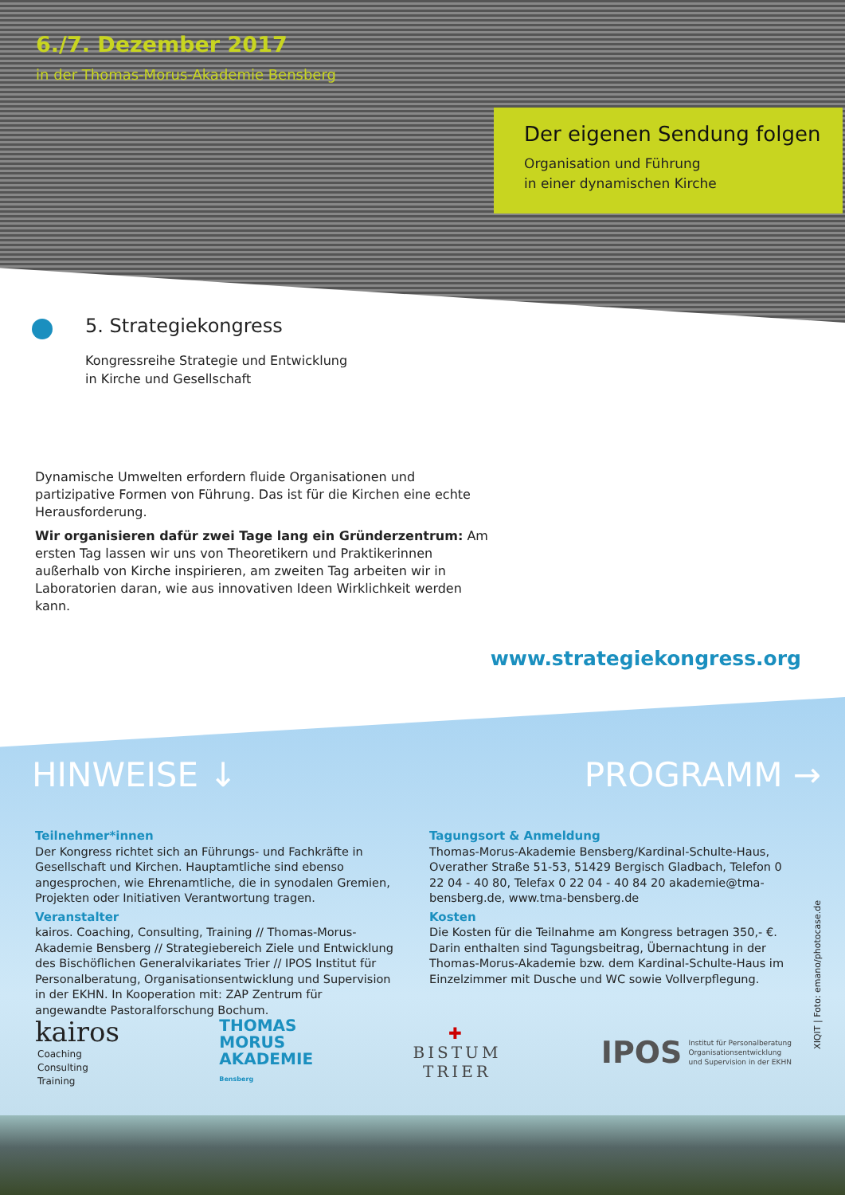6./7. Dezember 2017
in der Thomas-Morus-Akademie Bensberg
Der eigenen Sendung folgen
Organisation und Führung
in einer dynamischen Kirche
5. Strategiekongress
Kongressreihe Strategie und Entwicklung
in Kirche und Gesellschaft
Dynamische Umwelten erfordern fluide Organisationen und partizipative Formen von Führung. Das ist für die Kirchen eine echte Herausforderung.
Wir organisieren dafür zwei Tage lang ein Gründerzentrum: Am ersten Tag lassen wir uns von Theoretikern und Praktikerinnen außerhalb von Kirche inspirieren, am zweiten Tag arbeiten wir in Laboratorien daran, wie aus innovativen Ideen Wirklichkeit werden kann.
www.strategiekongress.org
HINWEISE ↓ PROGRAMM →
Teilnehmer*innen
Der Kongress richtet sich an Führungs- und Fachkräfte in Gesellschaft und Kirchen. Hauptamtliche sind ebenso angesprochen, wie Ehrenamtliche, die in synodalen Gremien, Projekten oder Initiativen Verantwortung tragen.
Veranstalter
kairos. Coaching, Consulting, Training // Thomas-Morus-Akademie Bensberg // Strategiebereich Ziele und Entwicklung des Bischöflichen Generalvikariates Trier // IPOS Institut für Personalberatung, Organisationsentwicklung und Supervision in der EKHN. In Kooperation mit: ZAP Zentrum für angewandte Pastoralforschung Bochum.
Tagungsort & Anmeldung
Thomas-Morus-Akademie Bensberg/Kardinal-Schulte-Haus, Overather Straße 51-53, 51429 Bergisch Gladbach, Telefon 0 22 04 - 40 80, Telefax 0 22 04 - 40 84 20 akademie@tma-bensberg.de, www.tma-bensberg.de
Kosten
Die Kosten für die Teilnahme am Kongress betragen 350,- €. Darin enthalten sind Tagungsbeitrag, Übernachtung in der Thomas-Morus-Akademie bzw. dem Kardinal-Schulte-Haus im Einzelzimmer mit Dusche und WC sowie Vollverpflegung.
XIQIT | Foto: emano/photocase.de
kairos
Coaching
Consulting
Training
THOMAS
MORUS
AKADEMIE
Bensberg
✚
BISTUM
TRIER
IPOS Institut für Personalberatung
Organisationsentwicklung
und Supervision in der EKHN